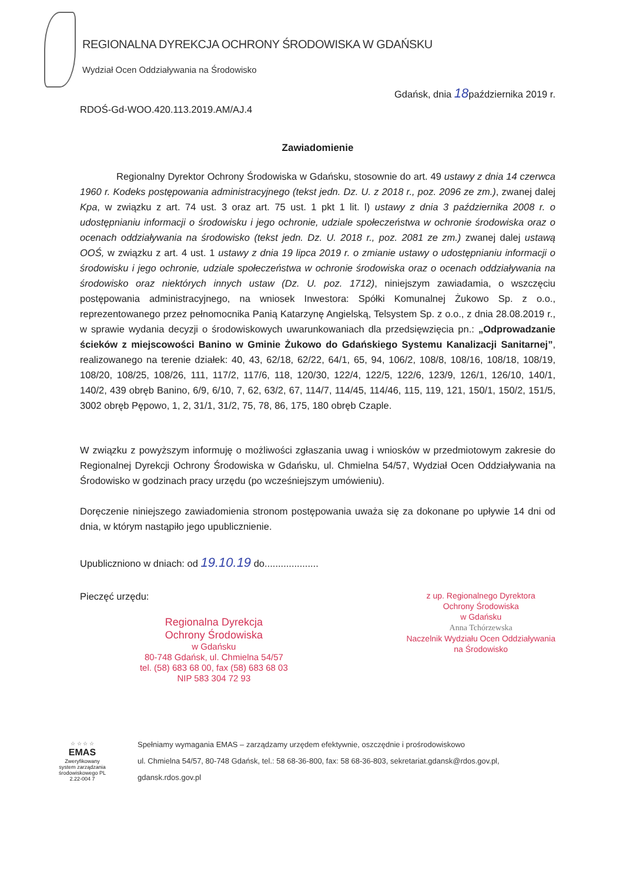REGIONALNA DYREKCJA OCHRONY ŚRODOWISKA W GDAŃSKU
Wydział Ocen Oddziaływania na Środowisko
Gdańsk, dnia 18października 2019 r.
RDOŚ-Gd-WOO.420.113.2019.AM/AJ.4
Zawiadomienie
Regionalny Dyrektor Ochrony Środowiska w Gdańsku, stosownie do art. 49 ustawy z dnia 14 czerwca 1960 r. Kodeks postępowania administracyjnego (tekst jedn. Dz. U. z 2018 r., poz. 2096 ze zm.), zwanej dalej Kpa, w związku z art. 74 ust. 3 oraz art. 75 ust. 1 pkt 1 lit. l) ustawy z dnia 3 października 2008 r. o udostępnianiu informacji o środowisku i jego ochronie, udziale społeczeństwa w ochronie środowiska oraz o ocenach oddziaływania na środowisko (tekst jedn. Dz. U. 2018 r., poz. 2081 ze zm.) zwanej dalej ustawą OOŚ, w związku z art. 4 ust. 1 ustawy z dnia 19 lipca 2019 r. o zmianie ustawy o udostępnianiu informacji o środowisku i jego ochronie, udziale społeczeństwa w ochronie środowiska oraz o ocenach oddziaływania na środowisko oraz niektórych innych ustaw (Dz. U. poz. 1712), niniejszym zawiadamia, o wszczęciu postępowania administracyjnego, na wniosek Inwestora: Spółki Komunalnej Żukowo Sp. z o.o., reprezentowanego przez pełnomocnika Panią Katarzynę Angielską, Telsystem Sp. z o.o., z dnia 28.08.2019 r., w sprawie wydania decyzji o środowiskowych uwarunkowaniach dla przedsięwzięcia pn.: „Odprowadzanie ścieków z miejscowości Banino w Gminie Żukowo do Gdańskiego Systemu Kanalizacji Sanitarnej”, realizowanego na terenie działek: 40, 43, 62/18, 62/22, 64/1, 65, 94, 106/2, 108/8, 108/16, 108/18, 108/19, 108/20, 108/25, 108/26, 111, 117/2, 117/6, 118, 120/30, 122/4, 122/5, 122/6, 123/9, 126/1, 126/10, 140/1, 140/2, 439 obręb Banino, 6/9, 6/10, 7, 62, 63/2, 67, 114/7, 114/45, 114/46, 115, 119, 121, 150/1, 150/2, 151/5, 3002 obręb Pępowo, 1, 2, 31/1, 31/2, 75, 78, 86, 175, 180 obręb Czaple.
W związku z powyższym informuję o możliwości zgłaszania uwag i wniosków w przedmiotowym zakresie do Regionalnej Dyrekcji Ochrony Środowiska w Gdańsku, ul. Chmielna 54/57, Wydział Ocen Oddziaływania na Środowisko w godzinach pracy urzędu (po wcześniejszym umówieniu).
Doręczenie niniejszego zawiadomienia stronom postępowania uważa się za dokonane po upływie 14 dni od dnia, w którym nastąpiło jego upublicznienie.
Upubliczniono w dniach: od 19.10.19 do....................
Pieczęć urzędu:
Regionalna Dyrekcja
Ochrony Środowiska
w Gdańsku
80-748 Gdańsk, ul. Chmielna 54/57
tel. (58) 683 68 00, fax (58) 683 68 03
NIP 583 304 72 93
z up. Regionalnego Dyrektora
Ochrony Środowiska
w Gdańsku
Anna Tchórzewska
Naczelnik Wydziału Ocen Oddziaływania
na Środowisko
☆ ☆ ☆ ☆
EMAS
Zweryfikowany system zarządzania środowiskowego PL 2.22-004 7
Spełniamy wymagania EMAS – zarządzamy urzędem efektywnie, oszczędnie i prośrodowiskowo
ul. Chmielna 54/57, 80-748 Gdańsk, tel.: 58 68-36-800, fax: 58 68-36-803, sekretariat.gdansk@rdos.gov.pl, gdansk.rdos.gov.pl